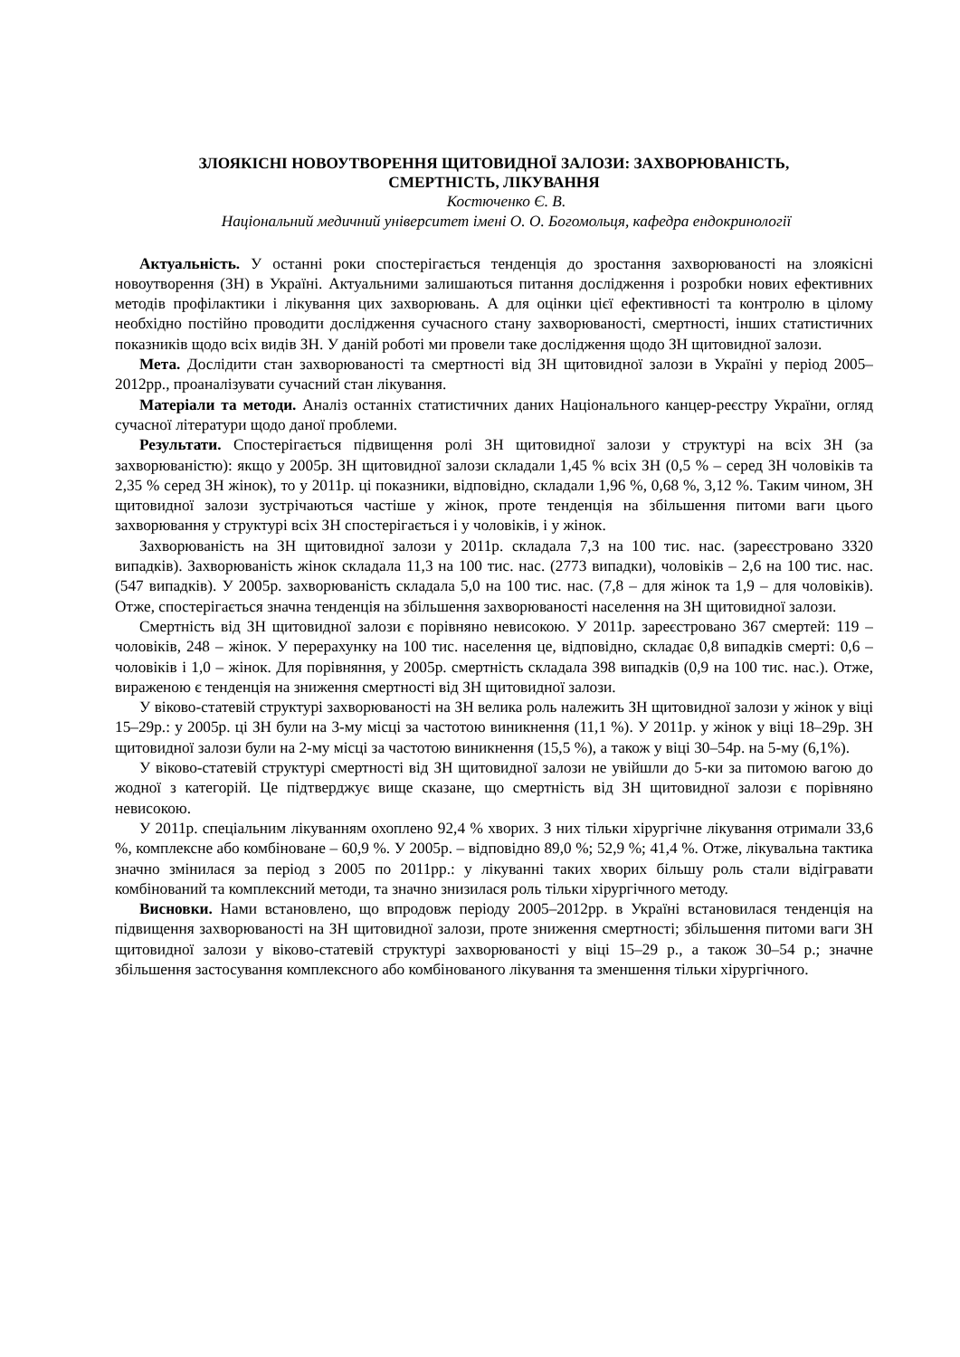ЗЛОЯКІСНІ НОВОУТВОРЕННЯ ЩИТОВИДНОЇ ЗАЛОЗИ: ЗАХВОРЮВАНІСТЬ,
СМЕРТНІСТЬ, ЛІКУВАННЯ
Костюченко Є. В.
Національний медичний університет імені О. О. Богомольця, кафедра ендокринології
Актуальність. У останні роки спостерігається тенденція до зростання захворюваності на злоякісні новоутворення (ЗН) в Україні. Актуальними залишаються питання дослідження і розробки нових ефективних методів профілактики і лікування цих захворювань. А для оцінки цієї ефективності та контролю в цілому необхідно постійно проводити дослідження сучасного стану захворюваності, смертності, інших статистичних показників щодо всіх видів ЗН. У даній роботі ми провели таке дослідження щодо ЗН щитовидної залози.
Мета. Дослідити стан захворюваності та смертності від ЗН щитовидної залози в Україні у період 2005–2012рр., проаналізувати сучасний стан лікування.
Матеріали та методи. Аналіз останніх статистичних даних Національного канцер-реєстру України, огляд сучасної літератури щодо даної проблеми.
Результати. Спостерігається підвищення ролі ЗН щитовидної залози у структурі на всіх ЗН (за захворюваністю): якщо у 2005р. ЗН щитовидної залози складали 1,45 % всіх ЗН (0,5 % – серед ЗН чоловіків та 2,35 % серед ЗН жінок), то у 2011р. ці показники, відповідно, складали 1,96 %, 0,68 %, 3,12 %. Таким чином, ЗН щитовидної залози зустрічаються частіше у жінок, проте тенденція на збільшення питоми ваги цього захворювання у структурі всіх ЗН спостерігається і у чоловіків, і у жінок.
Захворюваність на ЗН щитовидної залози у 2011р. складала 7,3 на 100 тис. нас. (зареєстровано 3320 випадків). Захворюваність жінок складала 11,3 на 100 тис. нас. (2773 випадки), чоловіків – 2,6 на 100 тис. нас. (547 випадків). У 2005р. захворюваність складала 5,0 на 100 тис. нас. (7,8 – для жінок та 1,9 – для чоловіків). Отже, спостерігається значна тенденція на збільшення захворюваності населення на ЗН щитовидної залози.
Смертність від ЗН щитовидної залози є порівняно невисокою. У 2011р. зареєстровано 367 смертей: 119 – чоловіків, 248 – жінок. У перерахунку на 100 тис. населення це, відповідно, складає 0,8 випадків смерті: 0,6 – чоловіків і 1,0 – жінок. Для порівняння, у 2005р. смертність складала 398 випадків (0,9 на 100 тис. нас.). Отже, вираженою є тенденція на зниження смертності від ЗН щитовидної залози.
У віково-статевій структурі захворюваності на ЗН велика роль належить ЗН щитовидної залози у жінок у віці 15–29р.: у 2005р. ці ЗН були на 3-му місці за частотою виникнення (11,1 %). У 2011р. у жінок у віці 18–29р. ЗН щитовидної залози були на 2-му місці за частотою виникнення (15,5 %), а також у віці 30–54р. на 5-му (6,1%).
У віково-статевій структурі смертності від ЗН щитовидної залози не увійшли до 5-ки за питомою вагою до жодної з категорій. Це підтверджує вище сказане, що смертність від ЗН щитовидної залози є порівняно невисокою.
У 2011р. спеціальним лікуванням охоплено 92,4 % хворих. З них тільки хірургічне лікування отримали 33,6 %, комплексне або комбіноване – 60,9 %. У 2005р. – відповідно 89,0 %; 52,9 %; 41,4 %. Отже, лікувальна тактика значно змінилася за період з 2005 по 2011рр.: у лікуванні таких хворих більшу роль стали відігравати комбінований та комплексний методи, та значно знизилася роль тільки хірургічного методу.
Висновки. Нами встановлено, що впродовж періоду 2005–2012рр. в Україні встановилася тенденція на підвищення захворюваності на ЗН щитовидної залози, проте зниження смертності; збільшення питоми ваги ЗН щитовидної залози у віково-статевій структурі захворюваності у віці 15–29 р., а також 30–54 р.; значне збільшення застосування комплексного або комбінованого лікування та зменшення тільки хірургічного.